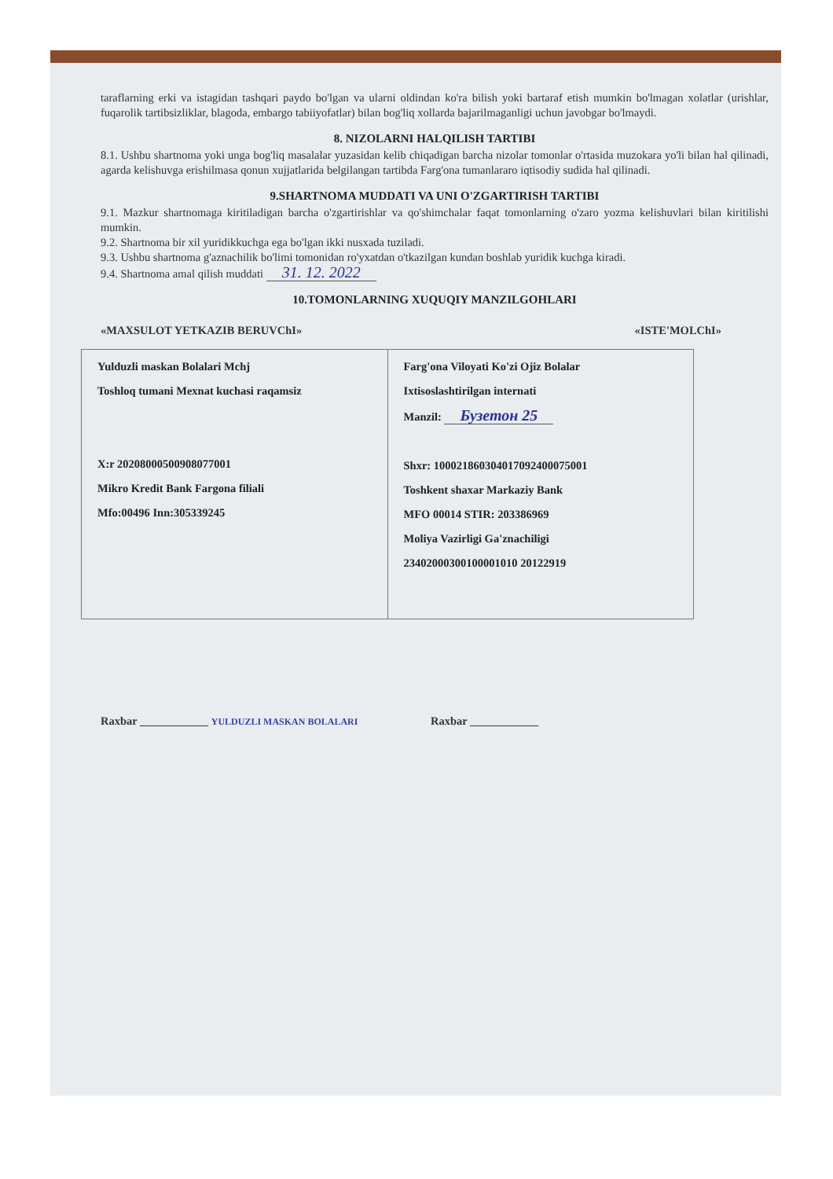taraflarning erki va istagidan tashqari paydo bo'lgan va ularni oldindan ko'ra bilish yoki bartaraf etish mumkin bo'lmagan xolatlar (urishlar, fuqarolik tartibsizliklar, blagoda, embargo tabiiyofatlar) bilan bog'liq xollarda bajarilmaganligi uchun javobgar bo'lmaydi.
8. NIZOLARNI HALQILISH TARTIBI
8.1. Ushbu shartnoma yoki unga bog'liq masalalar yuzasidan kelib chiqadigan barcha nizolar tomonlar o'rtasida muzokara yo'li bilan hal qilinadi, agarda kelishuvga erishilmasa qonun xujjatlarida belgilangan tartibda Farg'ona tumanlararo iqtisodiy sudida hal qilinadi.
9.SHARTNOMA MUDDATI VA UNI O'ZGARTIRISH TARTIBI
9.1. Mazkur shartnomaga kiritiladigan barcha o'zgartirishlar va qo'shimchalar faqat tomonlarning o'zaro yozma kelishuvlari bilan kiritilishi mumkin.
9.2. Shartnoma bir xil yuridikkuchga ega bo'lgan ikki nusxada tuziladi.
9.3. Ushbu shartnoma g'aznachilik bo'limi tomonidan ro'yxatdan o'tkazilgan kundan boshlab yuridik kuchga kiradi.
9.4. Shartnoma amal qilish muddati 31. 12. 2022
10.TOMONLARNING XUQUQIY MANZILGOHLARI
«MAXSULOT YETKAZIB BERUVChI» «ISTE'MOLChI»
| Yulduzli maskan Bolalari Mchj Toshloq tumani Mexnat kuchasi raqamsiz X:r 20208000500908077001 Mikro Kredit Bank Fargona filiali Mfo:00496 Inn:305339245 | Farg'ona Viloyati Ko'zi Ojiz Bolalar Ixtisoslashtirilgan internati Manzil: Бузетон 25 Shxr: 100021860304017092400075001 Toshkent shaxar Markaziy Bank MFO 00014 STIR: 203386969 Moliya Vazirligi Ga'znachiligi 23402000300100001010 20122919 |
Raxbar ____________ YULDUZLI MASKAN BOLALARI
Raxbar ____________